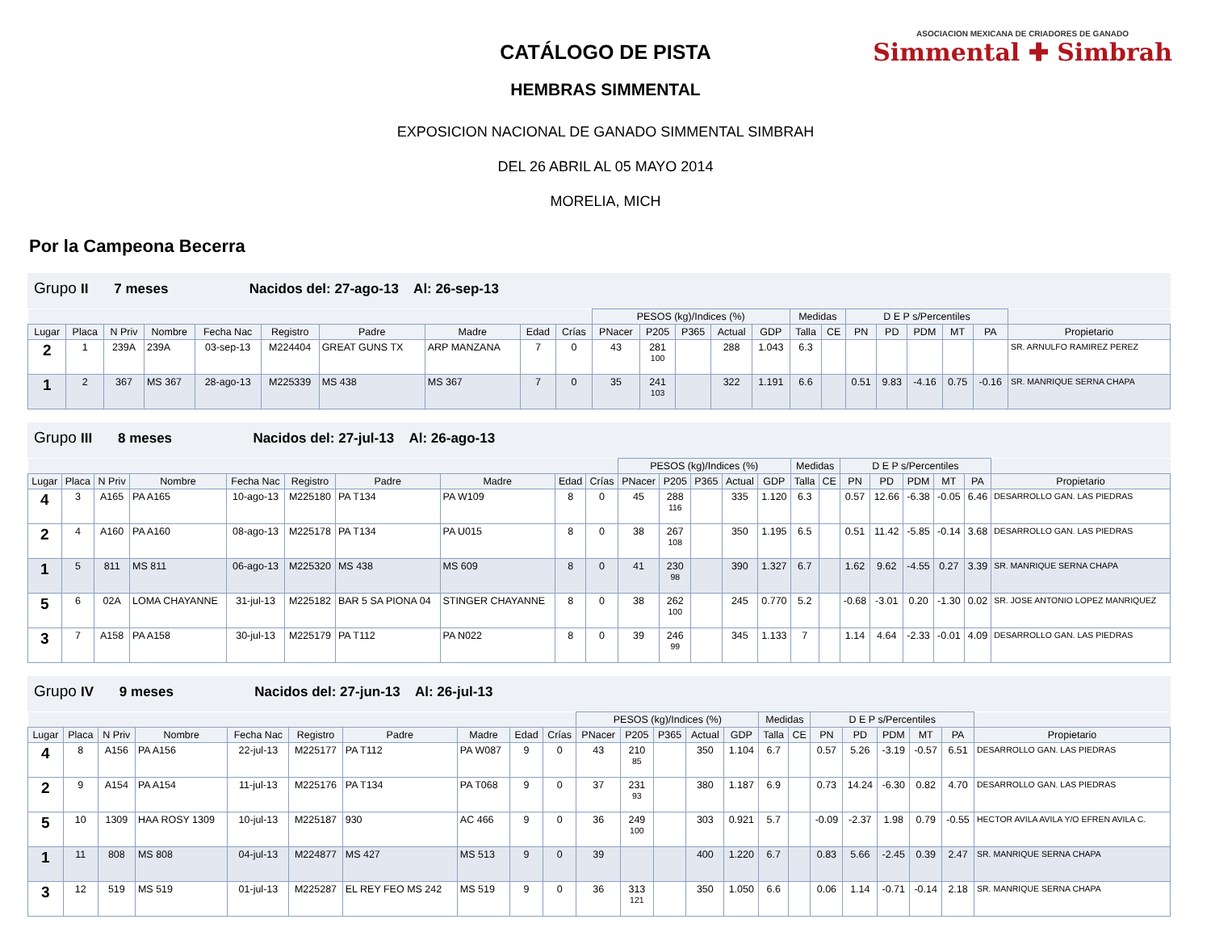ASOCIACION MEXICANA DE CRIADORES DE GANADO
Simmental ✚ Simbrah
CATÁLOGO DE PISTA
HEMBRAS SIMMENTAL
EXPOSICION NACIONAL DE GANADO SIMMENTAL SIMBRAH
DEL 26 ABRIL AL 05 MAYO 2014
MORELIA, MICH
Por la Campeona Becerra
Grupo II 7 meses Nacidos del: 27-ago-13 Al: 26-sep-13
| | | | | | | | | | | PESOS (kg)/Indices (%) | | | | | Medidas | | D E P s/Percentiles | | | | | |
| --- | --- | --- | --- | --- | --- | --- | --- | --- | --- | --- | --- | --- | --- | --- | --- | --- | --- | --- | --- | --- | --- | --- |
| Lugar | Placa | N Priv | Nombre | Fecha Nac | Registro | Padre | Madre | Edad | Crías | PNacer | P205 | P365 | Actual | GDP | Talla | CE | PN | PD | PDM | MT | PA | Propietario |
| 2 | 1 | 239A | 239A | 03-sep-13 | M224404 | GREAT GUNS TX | ARP MANZANA | 7 | 0 | 43 | 281 100 | | 288 | 1.043 | 6.3 | | | | | | | SR. ARNULFO RAMIREZ PEREZ |
| 1 | 2 | 367 | MS 367 | 28-ago-13 | M225339 | MS 438 | MS 367 | 7 | 0 | 35 | 241 103 | | 322 | 1.191 | 6.6 | | 0.51 | 9.83 | -4.16 | 0.75 | -0.16 | SR. MANRIQUE SERNA CHAPA |
Grupo III 8 meses Nacidos del: 27-jul-13 Al: 26-ago-13
| | | | | | | | | | | PESOS (kg)/Indices (%) | | | | | Medidas | | D E P s/Percentiles | | | | | |
| --- | --- | --- | --- | --- | --- | --- | --- | --- | --- | --- | --- | --- | --- | --- | --- | --- | --- | --- | --- | --- | --- | --- |
| Lugar | Placa | N Priv | Nombre | Fecha Nac | Registro | Padre | Madre | Edad | Crías | PNacer | P205 | P365 | Actual | GDP | Talla | CE | PN | PD | PDM | MT | PA | Propietario |
| 4 | 3 | A165 | PA A165 | 10-ago-13 | M225180 | PA T134 | PA W109 | 8 | 0 | 45 | 288 116 | | 335 | 1.120 | 6.3 | | 0.57 | 12.66 | -6.38 | -0.05 | 6.46 | DESARROLLO GAN. LAS PIEDRAS |
| 2 | 4 | A160 | PA A160 | 08-ago-13 | M225178 | PA T134 | PA U015 | 8 | 0 | 38 | 267 108 | | 350 | 1.195 | 6.5 | | 0.51 | 11.42 | -5.85 | -0.14 | 3.68 | DESARROLLO GAN. LAS PIEDRAS |
| 1 | 5 | 811 | MS 811 | 06-ago-13 | M225320 | MS 438 | MS 609 | 8 | 0 | 41 | 230 98 | | 390 | 1.327 | 6.7 | | 1.62 | 9.62 | -4.55 | 0.27 | 3.39 | SR. MANRIQUE SERNA CHAPA |
| 5 | 6 | 02A | LOMA CHAYANNE | 31-jul-13 | M225182 | BAR 5 SA PIONA 04 | STINGER CHAYANNE | 8 | 0 | 38 | 262 100 | | 245 | 0.770 | 5.2 | | -0.68 | -3.01 | 0.20 | -1.30 | 0.02 | SR. JOSE ANTONIO LOPEZ MANRIQUEZ |
| 3 | 7 | A158 | PA A158 | 30-jul-13 | M225179 | PA T112 | PA N022 | 8 | 0 | 39 | 246 99 | | 345 | 1.133 | 7 | | 1.14 | 4.64 | -2.33 | -0.01 | 4.09 | DESARROLLO GAN. LAS PIEDRAS |
Grupo IV 9 meses Nacidos del: 27-jun-13 Al: 26-jul-13
| | | | | | | | | | | PESOS (kg)/Indices (%) | | | | | Medidas | | D E P s/Percentiles | | | | | |
| --- | --- | --- | --- | --- | --- | --- | --- | --- | --- | --- | --- | --- | --- | --- | --- | --- | --- | --- | --- | --- | --- | --- |
| Lugar | Placa | N Priv | Nombre | Fecha Nac | Registro | Padre | Madre | Edad | Crías | PNacer | P205 | P365 | Actual | GDP | Talla | CE | PN | PD | PDM | MT | PA | Propietario |
| 4 | 8 | A156 | PA A156 | 22-jul-13 | M225177 | PA T112 | PA W087 | 9 | 0 | 43 | 210 85 | | 350 | 1.104 | 6.7 | | 0.57 | 5.26 | -3.19 | -0.57 | 6.51 | DESARROLLO GAN. LAS PIEDRAS |
| 2 | 9 | A154 | PA A154 | 11-jul-13 | M225176 | PA T134 | PA T068 | 9 | 0 | 37 | 231 93 | | 380 | 1.187 | 6.9 | | 0.73 | 14.24 | -6.30 | 0.82 | 4.70 | DESARROLLO GAN. LAS PIEDRAS |
| 5 | 10 | 1309 | HAA ROSY 1309 | 10-jul-13 | M225187 | 930 | AC 466 | 9 | 0 | 36 | 249 100 | | 303 | 0.921 | 5.7 | | -0.09 | -2.37 | 1.98 | 0.79 | -0.55 | HECTOR AVILA AVILA Y/O EFREN AVILA C. |
| 1 | 11 | 808 | MS 808 | 04-jul-13 | M224877 | MS 427 | MS 513 | 9 | 0 | 39 | | | 400 | 1.220 | 6.7 | | 0.83 | 5.66 | -2.45 | 0.39 | 2.47 | SR. MANRIQUE SERNA CHAPA |
| 3 | 12 | 519 | MS 519 | 01-jul-13 | M225287 | EL REY FEO MS 242 | MS 519 | 9 | 0 | 36 | 313 121 | | 350 | 1.050 | 6.6 | | 0.06 | 1.14 | -0.71 | -0.14 | 2.18 | SR. MANRIQUE SERNA CHAPA |